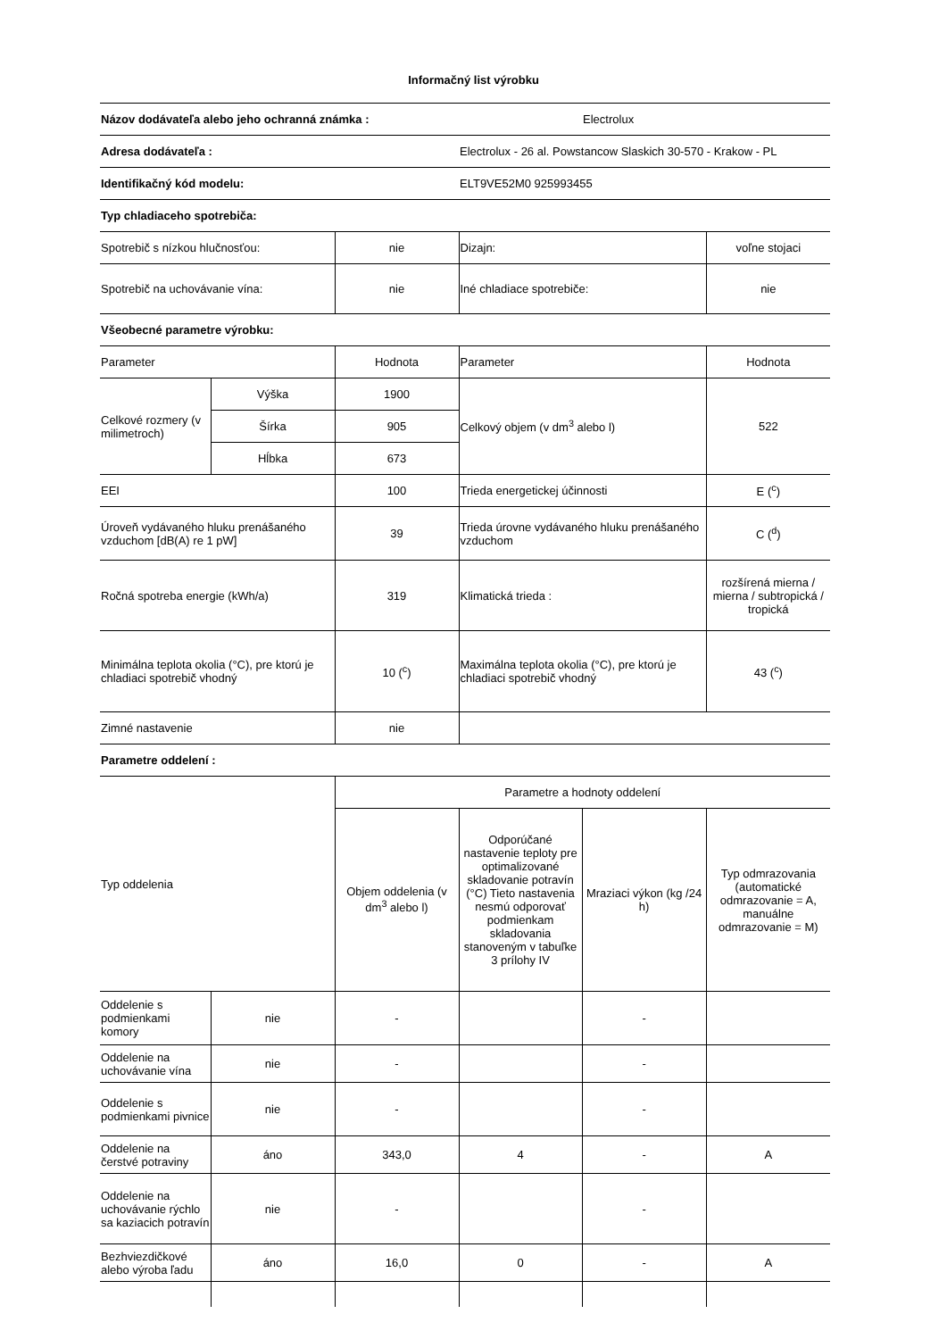Informačný list výrobku
| Názov dodávateľa alebo jeho ochranná známka : | | | | Electrolux | |
| Adresa dodávateľa : | | | Electrolux - 26 al. Powstancow Slaskich 30-570 - Krakow - PL | | |
| Identifikačný kód modelu: | | | ELT9VE52M0 925993455 | | |
| Typ chladiaceho spotrebiča: | | | | | |
| Spotrebič s nízkou hlučnosťou: | | nie | Dizajn: | | voľne stojaci |
| Spotrebič na uchovávanie vína: | | nie | Iné chladiace spotrebiče: | | nie |
| Všeobecné parametre výrobku: | | | | | |
| Parameter | | Hodnota | Parameter | | Hodnota |
| Celkové rozmery (v milimetroch) | Výška | 1900 | Celkový objem (v dm<sup>3</sup> alebo l) | | 522 |
| | Šírka | 905 | | | |
| | Hĺbka | 673 | | | |
| EEI | | 100 | Trieda energetickej účinnosti | | E (<sup>c</sup>) |
| Úroveň vydávaného hluku prenášaného vzduchom [dB(A) re 1 pW] | | 39 | Trieda úrovne vydávaného hluku prenášaného vzduchom | | C (<sup>d</sup>) |
| Ročná spotreba energie (kWh/a) | | 319 | Klimatická trieda : | | rozšírená mierna / mierna / subtropická / tropická |
| Minimálna teplota okolia (°C), pre ktorú je chladiaci spotrebič vhodný | | 10 (<sup>c</sup>) | Maximálna teplota okolia (°C), pre ktorú je chladiaci spotrebič vhodný | | 43 (<sup>c</sup>) |
| Zimné nastavenie | | nie | | | |
| Parametre oddelení : | | | | | |
| Typ oddelenia | | Parametre a hodnoty oddelení | | | |
| | | Objem oddelenia (v dm<sup>3</sup> alebo l) | Odporúčané nastavenie teploty pre optimalizované skladovanie potravín (°C) Tieto nastavenia nesmú odporovať podmienkam skladovania stanoveným v tabuľke 3 prílohy IV | Mraziaci výkon (kg /24 h) | Typ odmrazovania (automatické odmrazovanie = A, manuálne odmrazovanie = M) |
| Oddelenie s podmienkami komory | nie | - | | - | |
| Oddelenie na uchovávanie vína | nie | - | | - | |
| Oddelenie s podmienkami pivnice | nie | - | | - | |
| Oddelenie na čerstvé potraviny | áno | 343,0 | 4 | - | A |
| Oddelenie na uchovávanie rýchlo sa kaziacich potravín | nie | - | | - | |
| Bezhviezdičkové alebo výroba ľadu | áno | 16,0 | 0 | - | A |